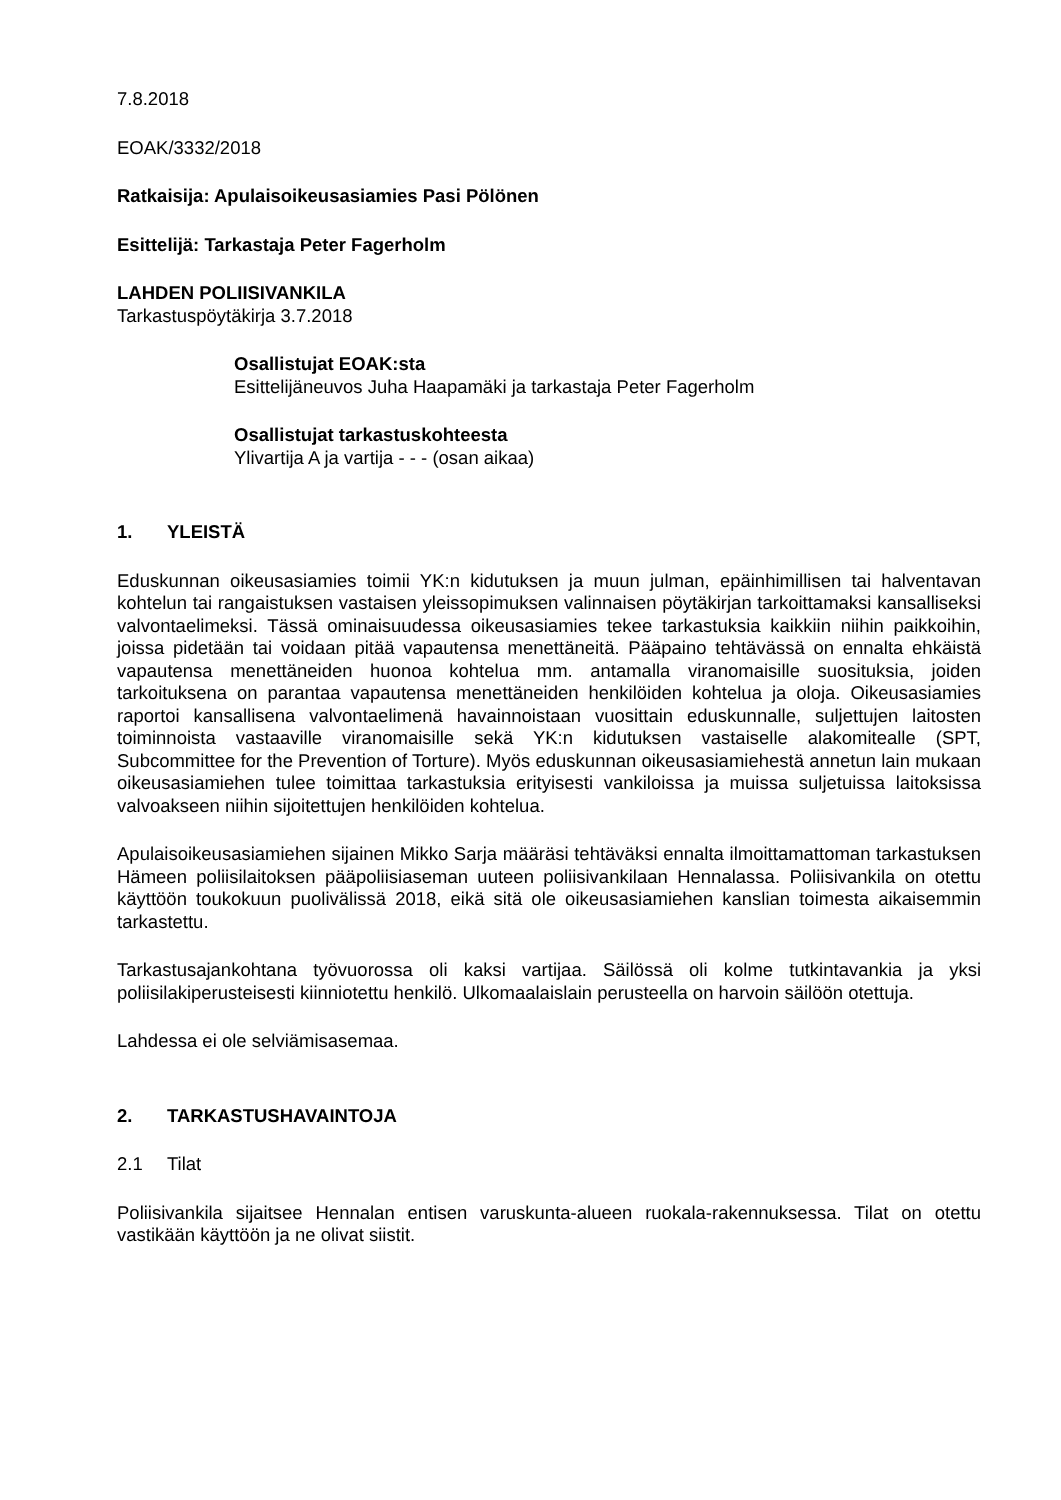7.8.2018
EOAK/3332/2018
Ratkaisija: Apulaisoikeusasiamies Pasi Pölönen
Esittelijä: Tarkastaja Peter Fagerholm
LAHDEN POLIISIVANKILA
Tarkastuspöytäkirja 3.7.2018
Osallistujat EOAK:sta
Esittelijäneuvos Juha Haapamäki ja tarkastaja Peter Fagerholm
Osallistujat tarkastuskohteesta
Ylivartija A ja vartija - - - (osan aikaa)
1. YLEISTÄ
Eduskunnan oikeusasiamies toimii YK:n kidutuksen ja muun julman, epäinhimillisen tai halventavan kohtelun tai rangaistuksen vastaisen yleissopimuksen valinnaisen pöytäkirjan tarkoittamaksi kansalliseksi valvontaelimeksi. Tässä ominaisuudessa oikeusasiamies tekee tarkastuksia kaikkiin niihin paikkoihin, joissa pidetään tai voidaan pitää vapautensa menettäneitä. Pääpaino tehtävässä on ennalta ehkäistä vapautensa menettäneiden huonoa kohtelua mm. antamalla viranomaisille suosituksia, joiden tarkoituksena on parantaa vapautensa menettäneiden henkilöiden kohtelua ja oloja. Oikeusasiamies raportoi kansallisena valvontaelimenä havainnoistaan vuosittain eduskunnalle, suljettujen laitosten toiminnoista vastaaville viranomaisille sekä YK:n kidutuksen vastaiselle alakomitealle (SPT, Subcommittee for the Prevention of Torture). Myös eduskunnan oikeusasiamiehestä annetun lain mukaan oikeusasiamiehen tulee toimittaa tarkastuksia erityisesti vankiloissa ja muissa suljetuissa laitoksissa valvoakseen niihin sijoitettujen henkilöiden kohtelua.
Apulaisoikeusasiamiehen sijainen Mikko Sarja määräsi tehtäväksi ennalta ilmoittamattoman tarkastuksen Hämeen poliisilaitoksen pääpoliisiaseman uuteen poliisivankilaan Hennalassa. Poliisivankila on otettu käyttöön toukokuun puolivälissä 2018, eikä sitä ole oikeusasiamiehen kanslian toimesta aikaisemmin tarkastettu.
Tarkastusajankohtana työvuorossa oli kaksi vartijaa. Säilössä oli kolme tutkintavankia ja yksi poliisilakiperusteisesti kiinniotettu henkilö. Ulkomaalaislain perusteella on harvoin säilöön otettuja.
Lahdessa ei ole selviämisasemaa.
2. TARKASTUSHAVAINTOJA
2.1 Tilat
Poliisivankila sijaitsee Hennalan entisen varuskunta-alueen ruokala-rakennuksessa. Tilat on otettu vastikään käyttöön ja ne olivat siistit.